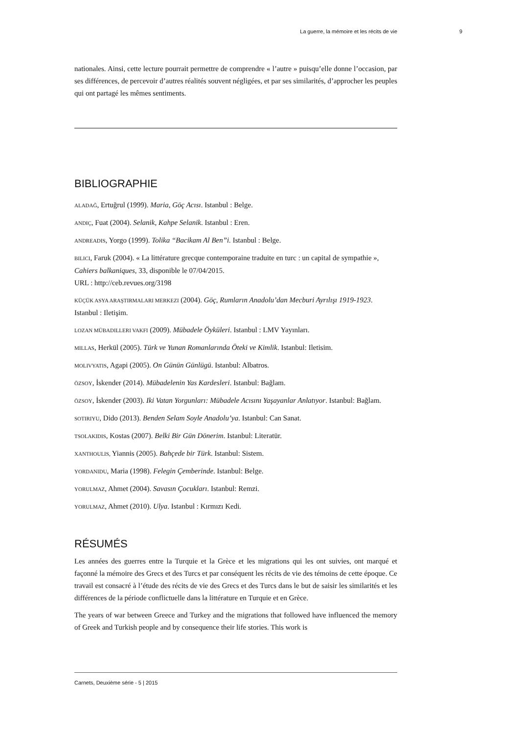La guerre, la mémoire et les récits de vie 9
nationales. Ainsi, cette lecture pourrait permettre de comprendre « l’autre » puisqu’elle donne l’occasion, par ses différences, de percevoir d’autres réalités souvent négligées, et par ses similarités, d’approcher les peuples qui ont partagé les mêmes sentiments.
BIBLIOGRAPHIE
ALADAĞ, Ertuğrul (1999). Maria, Göç Acısı. Istanbul : Belge.
ANDIÇ, Fuat (2004). Selanik, Kahpe Selanik. Istanbul : Eren.
ANDREADIS, Yorgo (1999). Tolika “Bacikam Al Ben”i. Istanbul : Belge.
BILICI, Faruk (2004). « La littérature grecque contemporaine traduite en turc : un capital de sympathie », Cahiers balkaniques, 33, disponible le 07/04/2015.
URL : http://ceb.revues.org/3198
KÜÇÜK ASYA ARAŞTIRMALARI MERKEZI (2004). Göç, Rumların Anadolu’dan Mecburi Ayrılışı 1919-1923. Istanbul : Iletişim.
LOZAN MÜBADILLERI VAKFI (2009). Mübadele Öyküleri. Istanbul : LMV Yayınları.
MILLAS, Herkül (2005). Türk ve Yunan Romanlarında Öteki ve Kimlik. Istanbul: Iletisim.
MOLIVYATIS, Agapi (2005). On Günün Günlügü. Istanbul: Albatros.
ÖZSOY, İskender (2014). Mübadelenin Yas Kardesleri. Istanbul: Bağlam.
ÖZSOY, İskender (2003). Iki Vatan Yorgunları: Mübadele Acısını Yaşayanlar Anlatıyor. Istanbul: Bağlam.
SOTIRIYU, Dido (2013). Benden Selam Soyle Anadolu’ya. Istanbul: Can Sanat.
TSOLAKIDIS, Kostas (2007). Belki Bir Gün Dönerim. Istanbul: Literatür.
XANTHOULIS, Yiannis (2005). Bahçede bir Türk. Istanbul: Sistem.
YORDANIDU, Maria (1998). Felegin Çemberinde. Istanbul: Belge.
YORULMAZ, Ahmet (2004). Savasın Çocukları. Istanbul: Remzi.
YORULMAZ, Ahmet (2010). Ulya. Istanbul : Kırmızı Kedi.
RÉSUMÉS
Les années des guerres entre la Turquie et la Grèce et les migrations qui les ont suivies, ont marqué et façonné la mémoire des Grecs et des Turcs et par conséquent les récits de vie des témoins de cette époque. Ce travail est consacré à l’étude des récits de vie des Grecs et des Turcs dans le but de saisir les similarités et les différences de la période conflictuelle dans la littérature en Turquie et en Grèce.
The years of war between Greece and Turkey and the migrations that followed have influenced the memory of Greek and Turkish people and by consequence their life stories. This work is
Carnets, Deuxième série - 5 | 2015